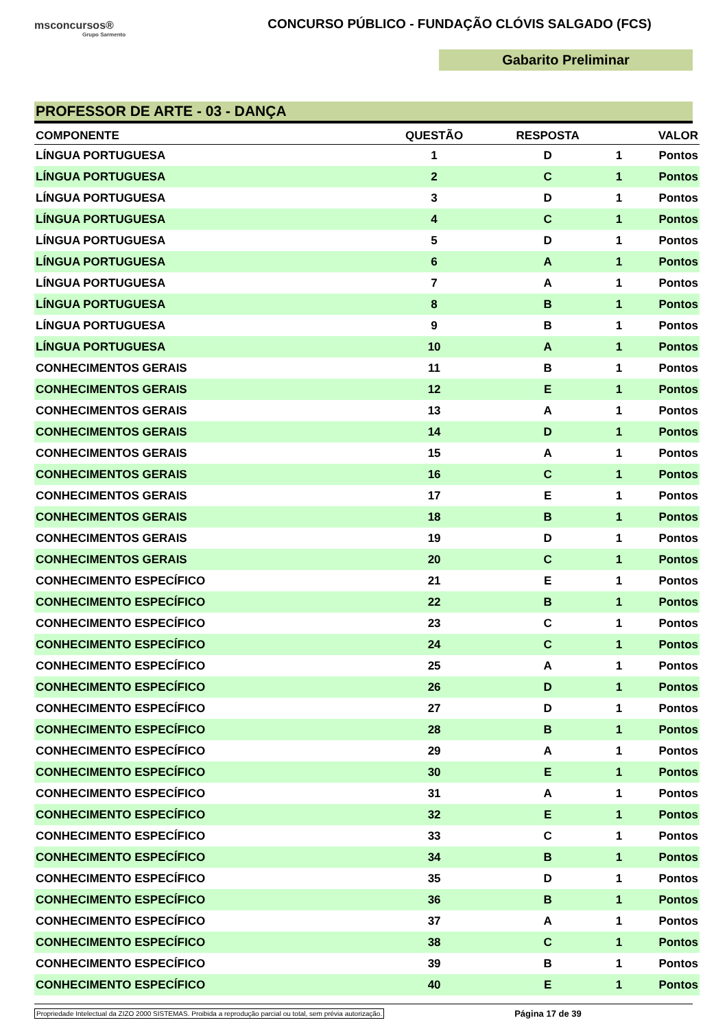msconcursos®
Grupo Sarmento
CONCURSO PÚBLICO - FUNDAÇÃO CLÓVIS SALGADO (FCS)
Gabarito Preliminar
PROFESSOR DE ARTE - 03 - DANÇA
| COMPONENTE | QUESTÃO | RESPOSTA | VALOR | |
| --- | --- | --- | --- | --- |
| LÍNGUA PORTUGUESA | 1 | D | 1 | Pontos |
| LÍNGUA PORTUGUESA | 2 | C | 1 | Pontos |
| LÍNGUA PORTUGUESA | 3 | D | 1 | Pontos |
| LÍNGUA PORTUGUESA | 4 | C | 1 | Pontos |
| LÍNGUA PORTUGUESA | 5 | D | 1 | Pontos |
| LÍNGUA PORTUGUESA | 6 | A | 1 | Pontos |
| LÍNGUA PORTUGUESA | 7 | A | 1 | Pontos |
| LÍNGUA PORTUGUESA | 8 | B | 1 | Pontos |
| LÍNGUA PORTUGUESA | 9 | B | 1 | Pontos |
| LÍNGUA PORTUGUESA | 10 | A | 1 | Pontos |
| CONHECIMENTOS GERAIS | 11 | B | 1 | Pontos |
| CONHECIMENTOS GERAIS | 12 | E | 1 | Pontos |
| CONHECIMENTOS GERAIS | 13 | A | 1 | Pontos |
| CONHECIMENTOS GERAIS | 14 | D | 1 | Pontos |
| CONHECIMENTOS GERAIS | 15 | A | 1 | Pontos |
| CONHECIMENTOS GERAIS | 16 | C | 1 | Pontos |
| CONHECIMENTOS GERAIS | 17 | E | 1 | Pontos |
| CONHECIMENTOS GERAIS | 18 | B | 1 | Pontos |
| CONHECIMENTOS GERAIS | 19 | D | 1 | Pontos |
| CONHECIMENTOS GERAIS | 20 | C | 1 | Pontos |
| CONHECIMENTO ESPECÍFICO | 21 | E | 1 | Pontos |
| CONHECIMENTO ESPECÍFICO | 22 | B | 1 | Pontos |
| CONHECIMENTO ESPECÍFICO | 23 | C | 1 | Pontos |
| CONHECIMENTO ESPECÍFICO | 24 | C | 1 | Pontos |
| CONHECIMENTO ESPECÍFICO | 25 | A | 1 | Pontos |
| CONHECIMENTO ESPECÍFICO | 26 | D | 1 | Pontos |
| CONHECIMENTO ESPECÍFICO | 27 | D | 1 | Pontos |
| CONHECIMENTO ESPECÍFICO | 28 | B | 1 | Pontos |
| CONHECIMENTO ESPECÍFICO | 29 | A | 1 | Pontos |
| CONHECIMENTO ESPECÍFICO | 30 | E | 1 | Pontos |
| CONHECIMENTO ESPECÍFICO | 31 | A | 1 | Pontos |
| CONHECIMENTO ESPECÍFICO | 32 | E | 1 | Pontos |
| CONHECIMENTO ESPECÍFICO | 33 | C | 1 | Pontos |
| CONHECIMENTO ESPECÍFICO | 34 | B | 1 | Pontos |
| CONHECIMENTO ESPECÍFICO | 35 | D | 1 | Pontos |
| CONHECIMENTO ESPECÍFICO | 36 | B | 1 | Pontos |
| CONHECIMENTO ESPECÍFICO | 37 | A | 1 | Pontos |
| CONHECIMENTO ESPECÍFICO | 38 | C | 1 | Pontos |
| CONHECIMENTO ESPECÍFICO | 39 | B | 1 | Pontos |
| CONHECIMENTO ESPECÍFICO | 40 | E | 1 | Pontos |
Propriedade Intelectual da ZIZO 2000 SISTEMAS. Proibida a reprodução parcial ou total, sem prévia autorização. Página 17 de 39